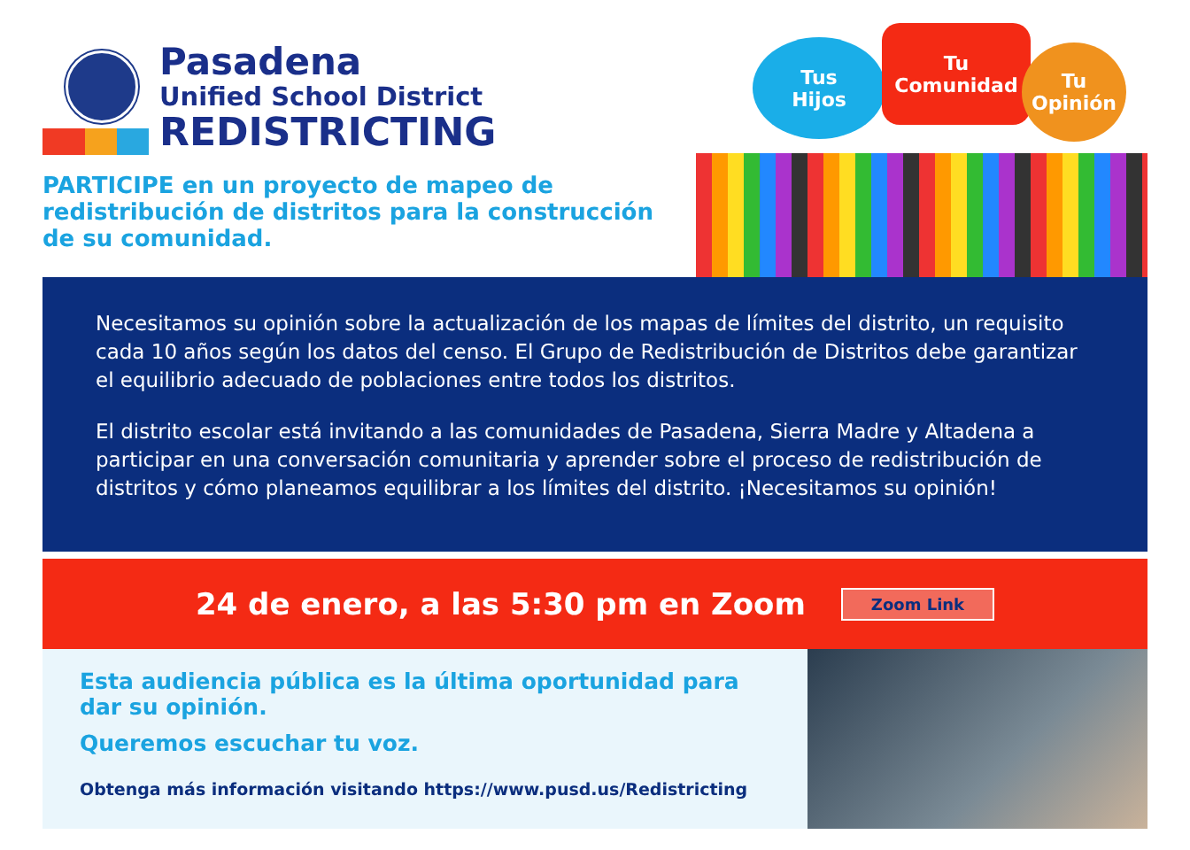Pasadena
Unified School District
REDISTRICTING
PARTICIPE en un proyecto de mapeo de redistribución de distritos para la construcción de su comunidad.
Tus
Hijos
Tu
Comunidad
Tu
Opinión
Necesitamos su opinión sobre la actualización de los mapas de límites del distrito, un requisito cada 10 años según los datos del censo. El Grupo de Redistribución de Distritos debe garantizar el equilibrio adecuado de poblaciones entre todos los distritos.
El distrito escolar está invitando a las comunidades de Pasadena, Sierra Madre y Altadena a participar en una conversación comunitaria y aprender sobre el proceso de redistribución de distritos y cómo planeamos equilibrar a los límites del distrito. ¡Necesitamos su opinión!
24 de enero, a las 5:30 pm en Zoom
Zoom Link
Esta audiencia pública es la última oportunidad para dar su opinión.
Queremos escuchar tu voz.
Obtenga más información visitando https://www.pusd.us/Redistricting